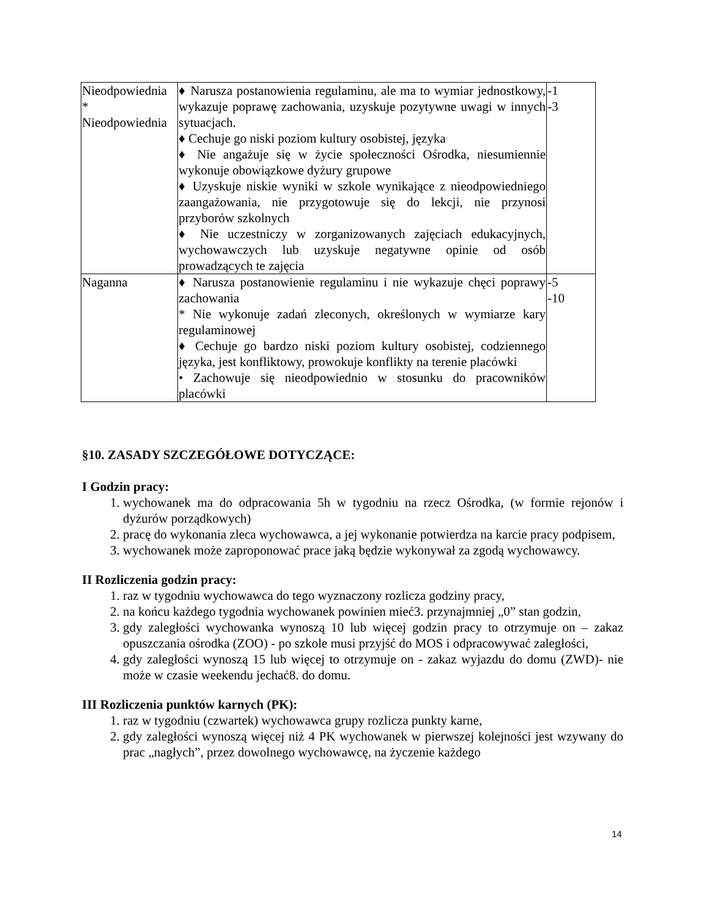| Nieodpowiednia * Nieodpowiednia | ♦ Narusza postanowienia regulaminu, ale ma to wymiar jednostkowy, wykazuje poprawę zachowania, uzyskuje pozytywne uwagi w innych sytuacjach. ♦ Cechuje go niski poziom kultury osobistej, języka ♦ Nie angażuje się w życie społeczności Ośrodka, niesumiennie wykonuje obowiązkowe dyżury grupowe ♦ Uzyskuje niskie wyniki w szkole wynikające z nieodpowiedniego zaangażowania, nie przygotowuje się do lekcji, nie przynosi przyborów szkolnych ♦ Nie uczestniczy w zorganizowanych zajęciach edukacyjnych, wychowawczych lub uzyskuje negatywne opinie od osób prowadzących te zajęcia | -1 -3 |
| Naganna | ♦ Narusza postanowienie regulaminu i nie wykazuje chęci poprawy zachowania * Nie wykonuje zadań zleconych, określonych w wymiarze kary regulaminowej ♦ Cechuje go bardzo niski poziom kultury osobistej, codziennego języka, jest konfliktowy, prowokuje konflikty na terenie placówki • Zachowuje się nieodpowiednio w stosunku do pracowników placówki | -5 -10 |
§10. ZASADY SZCZEGÓŁOWE DOTYCZĄCE:
I Godzin pracy:
1. wychowanek ma do odpracowania 5h w tygodniu na rzecz Ośrodka, (w formie rejonów i dyżurów porządkowych)
2. pracę do wykonania zleca wychowawca, a jej wykonanie potwierdza na karcie pracy podpisem,
3. wychowanek może zaproponować prace jaką będzie wykonywał za zgodą wychowawcy.
II Rozliczenia godzin pracy:
1. raz w tygodniu wychowawca do tego wyznaczony rozlicza godziny pracy,
2. na końcu każdego tygodnia wychowanek powinien mieć3. przynajmniej „0” stan godzin,
3. gdy zaległości wychowanka wynoszą 10 lub więcej godzin pracy to otrzymuje on – zakaz opuszczania ośrodka (ZOO) - po szkole musi przyjść do MOS i odpracowywać zaległości,
4. gdy zaległości wynoszą 15 lub więcej to otrzymuje on - zakaz wyjazdu do domu (ZWD)- nie może w czasie weekendu jechać8. do domu.
III Rozliczenia punktów karnych (PK):
1. raz w tygodniu (czwartek) wychowawca grupy rozlicza punkty karne,
2. gdy zaległości wynoszą więcej niż 4 PK wychowanek w pierwszej kolejności jest wzywany do prac „nagłych”, przez dowolnego wychowawcę, na życzenie każdego
14